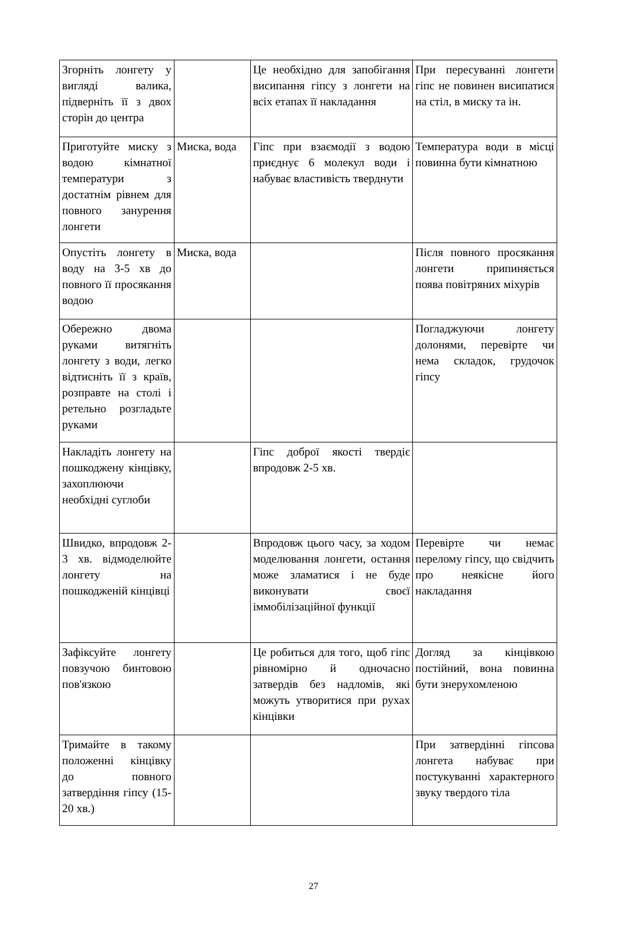| Згорніть лонгету у вигляді валика, підверніть її з двох сторін до центра | | Це необхідно для запобігання висипання гіпсу з лонгети на всіх етапах її накладання | При пересуванні лонгети гіпс не повинен висипатися на стіл, в миску та ін. |
| Приготуйте миску з водою кімнатної температури з достатнім рівнем для повного занурення лонгети | Миска, вода | Гіпс при взаємодії з водою приєднує 6 молекул води і набуває властивість тверднути | Температура води в місці повинна бути кімнатною |
| Опустіть лонгету в воду на 3-5 хв до повного її просякання водою | Миска, вода | | Після повного просякання лонгети припиняється поява повітряних міхурів |
| Обережно двома руками витягніть лонгету з води, легко відтисніть її з країв, розправте на столі і ретельно розгладьте руками | | | Погладжуючи лонгету долонями, перевірте чи нема складок, грудочок гіпсу |
| Накладіть лонгету на пошкоджену кінцівку, захоплюючи необхідні суглоби | | Гіпс доброї якості твердіє впродовж 2-5 хв. | |
| Швидко, впродовж 2-3 хв. відмоделюйте лонгету на пошкодженій кінцівці | | Впродовж цього часу, за ходом моделювання лонгети, остання може зламатися і не буде виконувати своєї іммобілізаційної функції | Перевірте чи немає перелому гіпсу, що свідчить про неякісне його накладання |
| Зафіксуйте лонгету повзучою бинтовою пов'язкою | | Це робиться для того, щоб гіпс рівномірно й одночасно затвердів без надломів, які можуть утворитися при рухах кінцівки | Догляд за кінцівкою постійний, вона повинна бути знерухомленою |
| Тримайте в такому положенні кінцівку до повного затвердіння гіпсу (15-20 хв.) | | | При затвердінні гіпсова лонгета набуває при постукуванні характерного звуку твердого тіла |
27